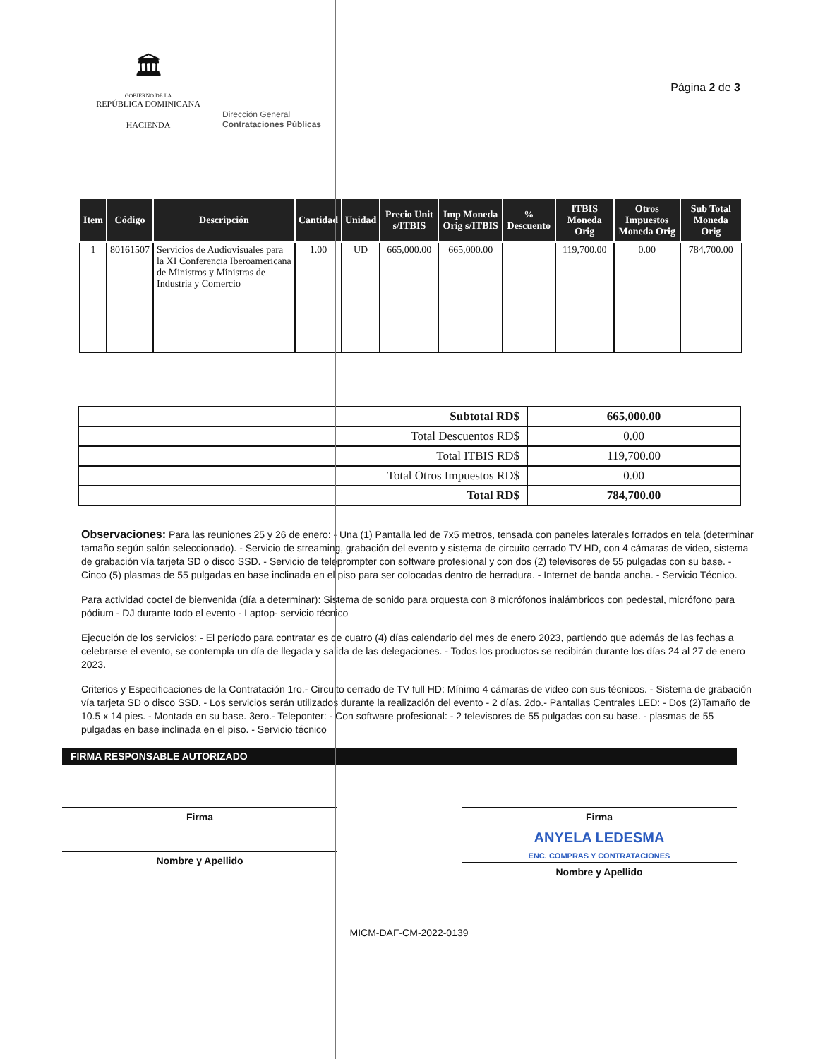🏛
GOBIERNO DE LA
REPÚBLICA DOMINICANA
HACIENDA
Dirección General
Contrataciones Públicas
Página 2 de 3
| Item | Código | Descripción | Cantidad | Unidad | Precio Unit s/ITBIS | Imp Moneda Orig s/ITBIS | % Descuento | ITBIS Moneda Orig | Otros Impuestos Moneda Orig | Sub Total Moneda Orig |
| --- | --- | --- | --- | --- | --- | --- | --- | --- | --- | --- |
| 1 | 80161507 | Servicios de Audiovisuales para la XI Conferencia Iberoamericana de Ministros y Ministras de Industria y Comercio | 1.00 | UD | 665,000.00 | 665,000.00 | | 119,700.00 | 0.00 | 784,700.00 |
| Subtotal RD$ | 665,000.00 |
| Total Descuentos RD$ | 0.00 |
| Total ITBIS RD$ | 119,700.00 |
| Total Otros Impuestos RD$ | 0.00 |
| Total RD$ | 784,700.00 |
Observaciones: Para las reuniones 25 y 26 de enero: - Una (1) Pantalla led de 7x5 metros, tensada con paneles laterales forrados en tela (determinar tamaño según salón seleccionado). - Servicio de streaming, grabación del evento y sistema de circuito cerrado TV HD, con 4 cámaras de video, sistema de grabación vía tarjeta SD o disco SSD. - Servicio de teleprompter con software profesional y con dos (2) televisores de 55 pulgadas con su base. - Cinco (5) plasmas de 55 pulgadas en base inclinada en el piso para ser colocadas dentro de herradura. - Internet de banda ancha. - Servicio Técnico.
Para actividad coctel de bienvenida (día a determinar): Sistema de sonido para orquesta con 8 micrófonos inalámbricos con pedestal, micrófono para pódium - DJ durante todo el evento - Laptop- servicio técnico
Ejecución de los servicios: - El período para contratar es de cuatro (4) días calendario del mes de enero 2023, partiendo que además de las fechas a celebrarse el evento, se contempla un día de llegada y salida de las delegaciones. - Todos los productos se recibirán durante los días 24 al 27 de enero 2023.
Criterios y Especificaciones de la Contratación 1ro.- Circuito cerrado de TV full HD: Mínimo 4 cámaras de video con sus técnicos. - Sistema de grabación vía tarjeta SD o disco SSD. - Los servicios serán utilizados durante la realización del evento - 2 días. 2do.- Pantallas Centrales LED: - Dos (2)Tamaño de 10.5 x 14 pies. - Montada en su base. 3ero.- Teleponter: - Con software profesional: - 2 televisores de 55 pulgadas con su base. - plasmas de 55 pulgadas en base inclinada en el piso. - Servicio técnico
FIRMA RESPONSABLE AUTORIZADO
Firma
Nombre y Apellido
Firma
ANYELA LEDESMA
ENC. COMPRAS Y CONTRATACIONES
Nombre y Apellido
MICM-DAF-CM-2022-0139